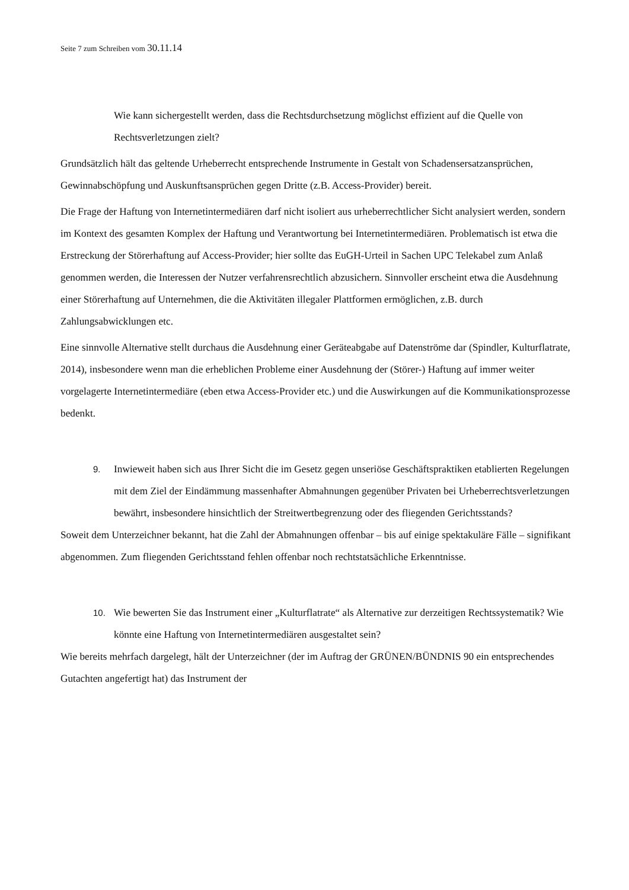Seite 7 zum Schreiben vom 30.11.14
Wie kann sichergestellt werden, dass die Rechtsdurchsetzung möglichst effizient auf die Quelle von Rechtsverletzungen zielt?
Grundsätzlich hält das geltende Urheberrecht entsprechende Instrumente in Gestalt von Schadensersatzansprüchen, Gewinnabschöpfung und Auskunftsansprüchen gegen Dritte (z.B. Access-Provider) bereit.
Die Frage der Haftung von Internetintermediären darf nicht isoliert aus urheberrechtlicher Sicht analysiert werden, sondern im Kontext des gesamten Komplex der Haftung und Verantwortung bei Internetintermediären. Problematisch ist etwa die Erstreckung der Störerhaftung auf Access-Provider; hier sollte das EuGH-Urteil in Sachen UPC Telekabel zum Anlaß genommen werden, die Interessen der Nutzer verfahrensrechtlich abzusichern. Sinnvoller erscheint etwa die Ausdehnung einer Störerhaftung auf Unternehmen, die die Aktivitäten illegaler Plattformen ermöglichen, z.B. durch Zahlungsabwicklungen etc.
Eine sinnvolle Alternative stellt durchaus die Ausdehnung einer Geräteabgabe auf Datenströme dar (Spindler, Kulturflatrate, 2014), insbesondere wenn man die erheblichen Probleme einer Ausdehnung der (Störer-) Haftung auf immer weiter vorgelagerte Internetintermediäre (eben etwa Access-Provider etc.) und die Auswirkungen auf die Kommunikationsprozesse bedenkt.
9.
Inwieweit haben sich aus Ihrer Sicht die im Gesetz gegen unseriöse Geschäftspraktiken etablierten Regelungen mit dem Ziel der Eindämmung massenhafter Abmahnungen gegenüber Privaten bei Urheberrechtsverletzungen bewährt, insbesondere hinsichtlich der Streitwertbegrenzung oder des fliegenden Gerichtsstands?
Soweit dem Unterzeichner bekannt, hat die Zahl der Abmahnungen offenbar – bis auf einige spektakuläre Fälle – signifikant abgenommen. Zum fliegenden Gerichtsstand fehlen offenbar noch rechtstatsächliche Erkenntnisse.
10.
Wie bewerten Sie das Instrument einer „Kulturflatrate“ als Alternative zur derzeitigen Rechtssystematik? Wie könnte eine Haftung von Internetintermediären ausgestaltet sein?
Wie bereits mehrfach dargelegt, hält der Unterzeichner (der im Auftrag der GRÜNEN/BÜNDNIS 90 ein entsprechendes Gutachten angefertigt hat) das Instrument der